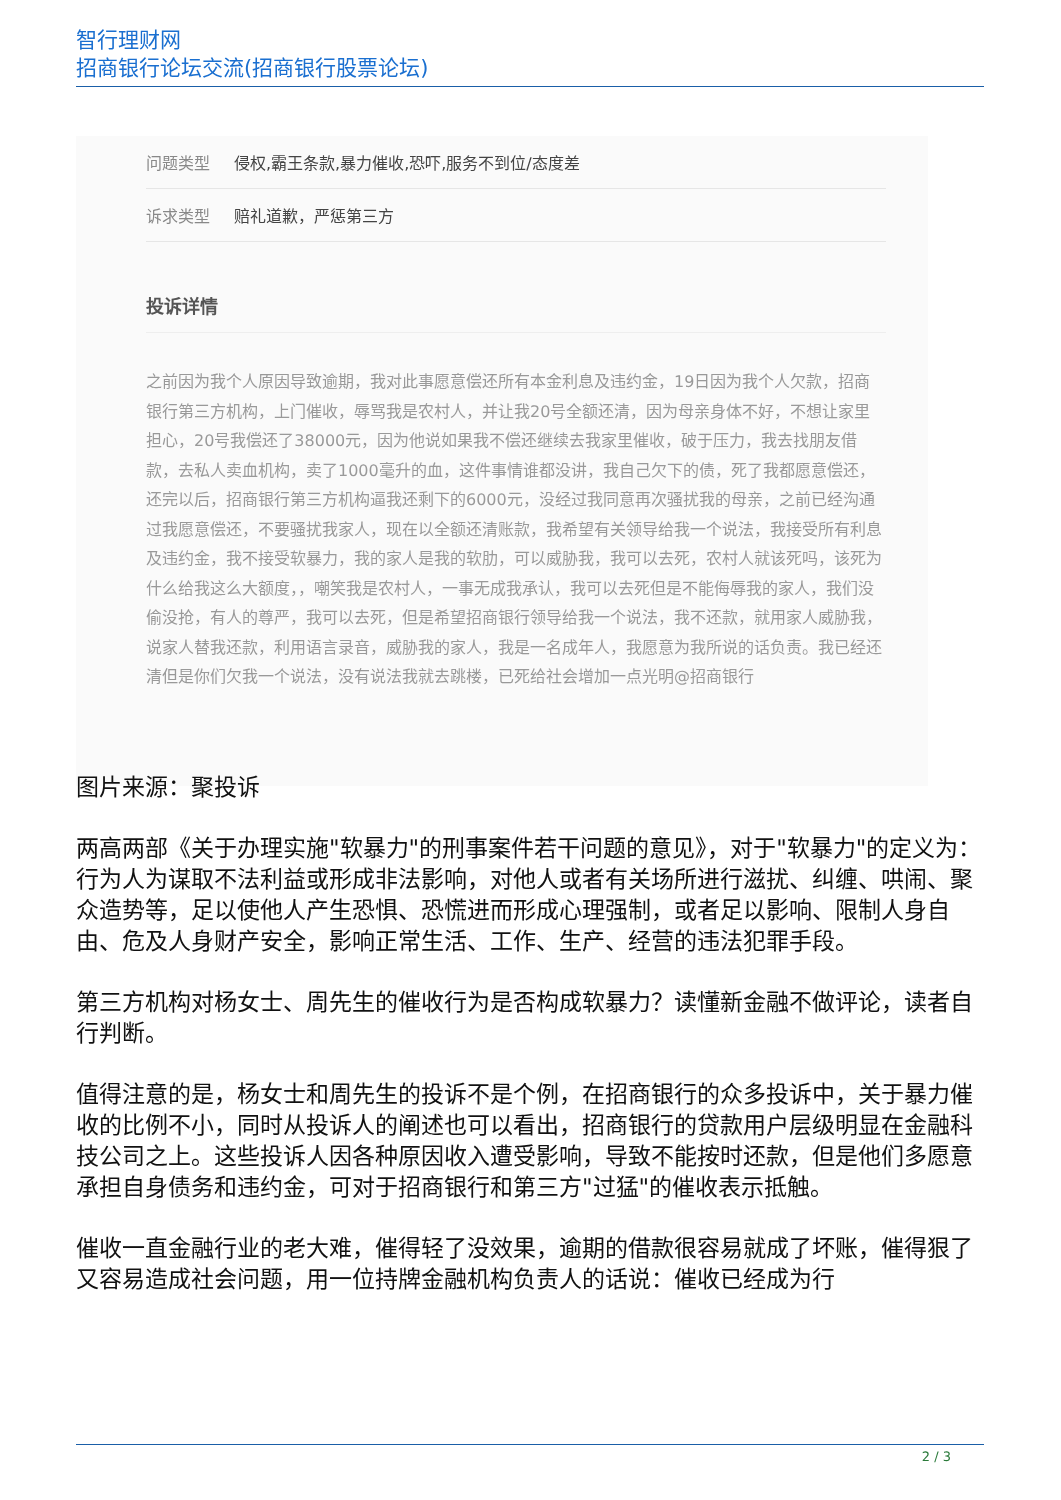智行理财网
招商银行论坛交流(招商银行股票论坛)
问题类型 侵权,霸王条款,暴力催收,恐吓,服务不到位/态度差
诉求类型 赔礼道歉，严惩第三方
投诉详情
之前因为我个人原因导致逾期，我对此事愿意偿还所有本金利息及违约金，19日因为我个人欠款，招商银行第三方机构，上门催收，辱骂我是农村人，并让我20号全额还清，因为母亲身体不好，不想让家里担心，20号我偿还了38000元，因为他说如果我不偿还继续去我家里催收，破于压力，我去找朋友借款，去私人卖血机构，卖了1000毫升的血，这件事情谁都没讲，我自己欠下的债，死了我都愿意偿还，还完以后，招商银行第三方机构逼我还剩下的6000元，没经过我同意再次骚扰我的母亲，之前已经沟通过我愿意偿还，不要骚扰我家人，现在以全额还清账款，我希望有关领导给我一个说法，我接受所有利息及违约金，我不接受软暴力，我的家人是我的软肋，可以威胁我，我可以去死，农村人就该死吗，该死为什么给我这么大额度，，嘲笑我是农村人，一事无成我承认，我可以去死但是不能侮辱我的家人，我们没偷没抢，有人的尊严，我可以去死，但是希望招商银行领导给我一个说法，我不还款，就用家人威胁我，说家人替我还款，利用语言录音，威胁我的家人，我是一名成年人，我愿意为我所说的话负责。我已经还清但是你们欠我一个说法，没有说法我就去跳楼，已死给社会增加一点光明@招商银行
图片来源：聚投诉
两高两部《关于办理实施"软暴力"的刑事案件若干问题的意见》，对于"软暴力"的定义为：行为人为谋取不法利益或形成非法影响，对他人或者有关场所进行滋扰、纠缠、哄闹、聚众造势等，足以使他人产生恐惧、恐慌进而形成心理强制，或者足以影响、限制人身自由、危及人身财产安全，影响正常生活、工作、生产、经营的违法犯罪手段。
第三方机构对杨女士、周先生的催收行为是否构成软暴力？读懂新金融不做评论，读者自行判断。
值得注意的是，杨女士和周先生的投诉不是个例，在招商银行的众多投诉中，关于暴力催收的比例不小，同时从投诉人的阐述也可以看出，招商银行的贷款用户层级明显在金融科技公司之上。这些投诉人因各种原因收入遭受影响，导致不能按时还款，但是他们多愿意承担自身债务和违约金，可对于招商银行和第三方"过猛"的催收表示抵触。
催收一直金融行业的老大难，催得轻了没效果，逾期的借款很容易就成了坏账，催得狠了又容易造成社会问题，用一位持牌金融机构负责人的话说：催收已经成为行
2 / 3